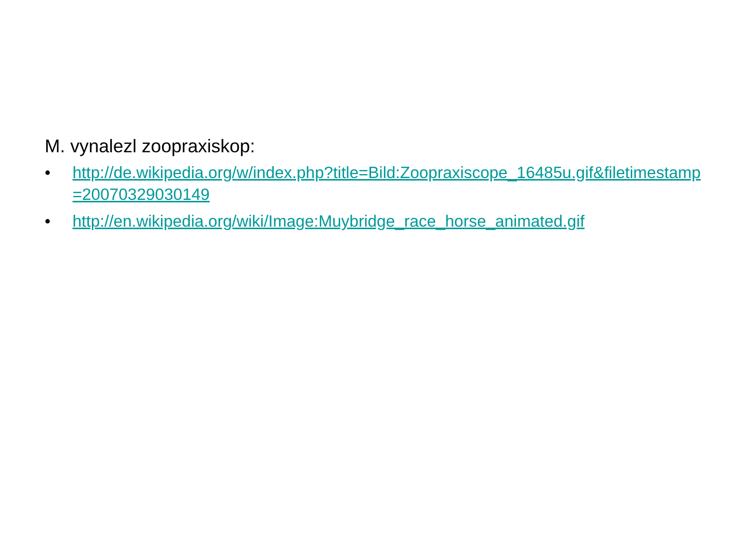M. vynalezl zoopraxiskop:
• http://de.wikipedia.org/w/index.php?title=Bild:Zoopraxiscope_16485u.gif&filetimestamp=20070329030149
• http://en.wikipedia.org/wiki/Image:Muybridge_race_horse_animated.gif